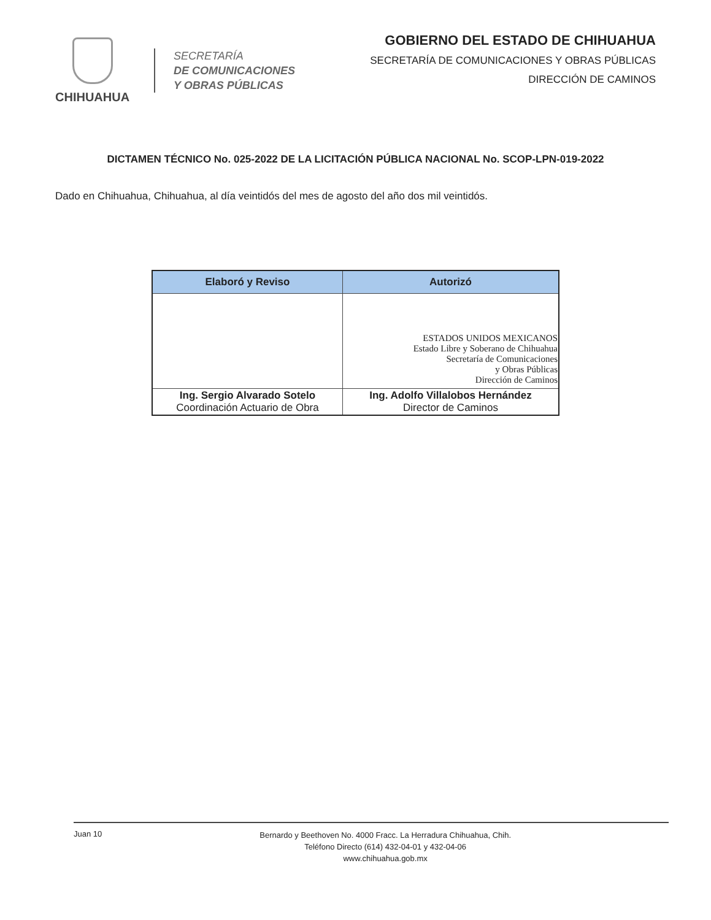CHIHUAHUA
SECRETARÍA
DE COMUNICACIONES
Y OBRAS PÚBLICAS
GOBIERNO DEL ESTADO DE CHIHUAHUA
SECRETARÍA DE COMUNICACIONES Y OBRAS PÚBLICAS
DIRECCIÓN DE CAMINOS
DICTAMEN TÉCNICO No. 025-2022 DE LA LICITACIÓN PÚBLICA NACIONAL No. SCOP-LPN-019-2022
Dado en Chihuahua, Chihuahua, al día veintidós del mes de agosto del año dos mil veintidós.
| Elaboró y Reviso | Autorizó |
| --- | --- |
| | ESTADOS UNIDOS MEXICANOS Estado Libre y Soberano de Chihuahua Secretaría de Comunicaciones y Obras Públicas Dirección de Caminos |
| Ing. Sergio Alvarado Sotelo Coordinación Actuario de Obra | Ing. Adolfo Villalobos Hernández Director de Caminos |
Juan 10
Bernardo y Beethoven No. 4000 Fracc. La Herradura Chihuahua, Chih.
Teléfono Directo (614) 432-04-01 y 432-04-06
www.chihuahua.gob.mx